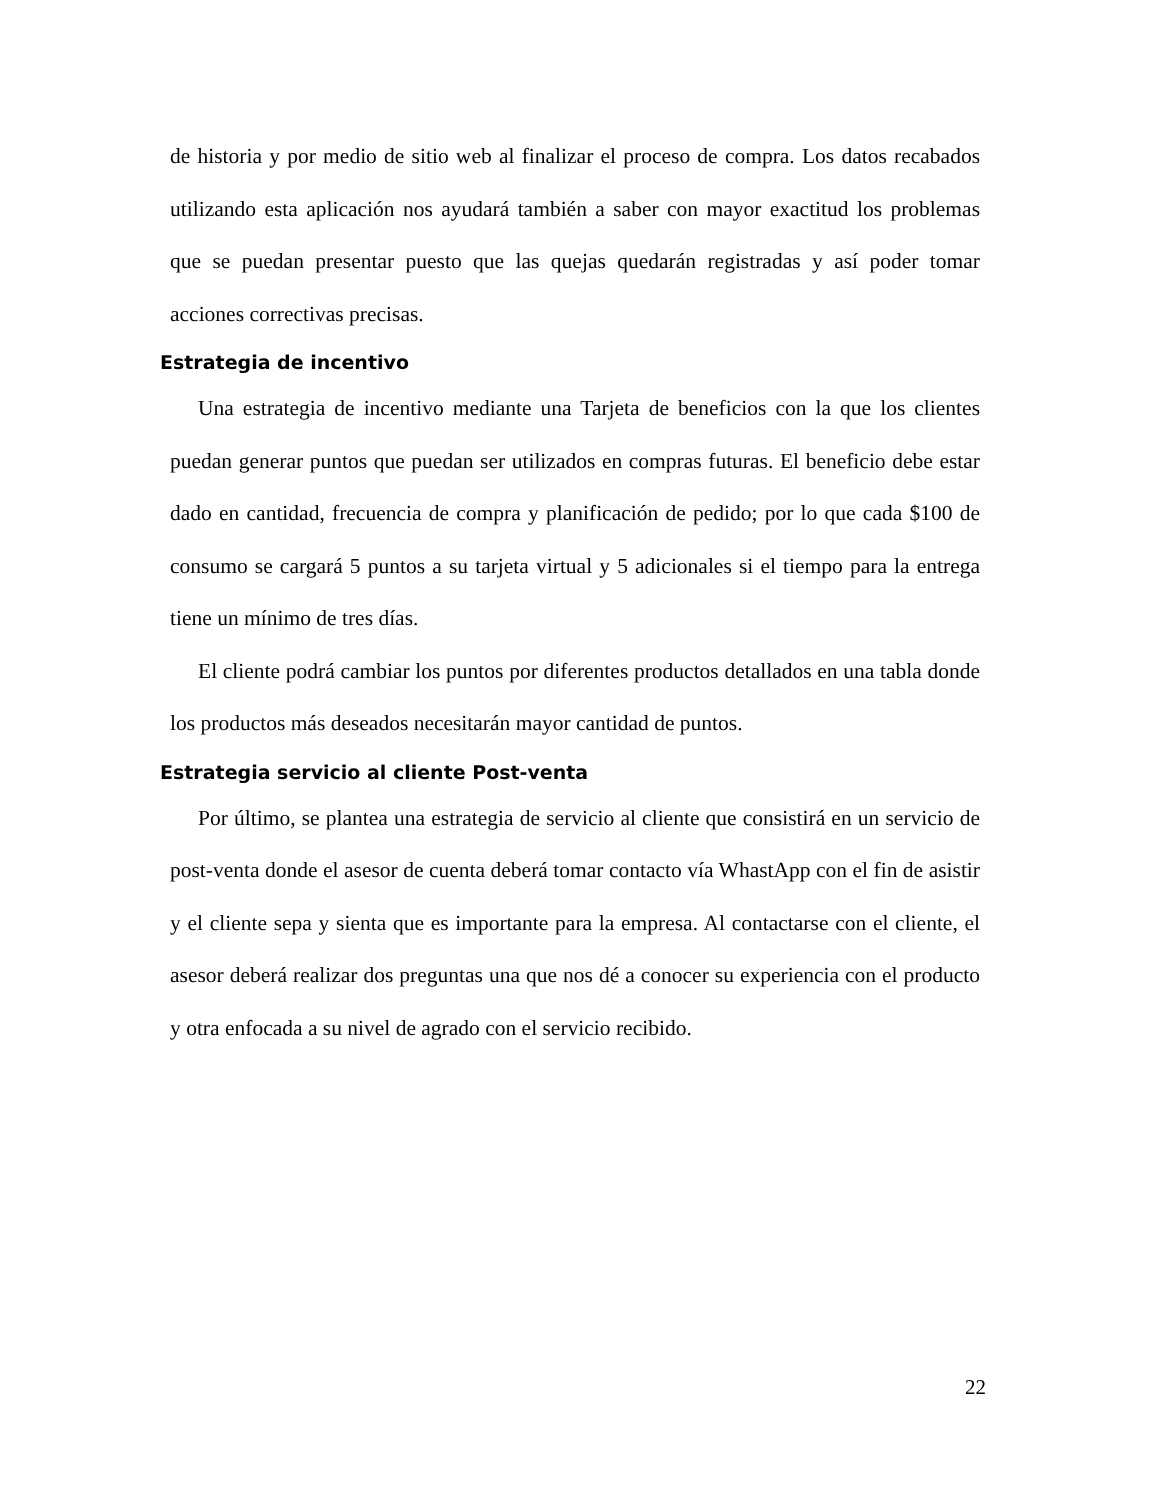de historia y por medio de sitio web al finalizar el proceso de compra. Los datos recabados utilizando esta aplicación nos ayudará también a saber con mayor exactitud los problemas que se puedan presentar puesto que las quejas quedarán registradas y así poder tomar acciones correctivas precisas.
Estrategia de incentivo
Una estrategia de incentivo mediante una Tarjeta de beneficios con la que los clientes puedan generar puntos que puedan ser utilizados en compras futuras. El beneficio debe estar dado en cantidad, frecuencia de compra y planificación de pedido; por lo que cada $100 de consumo se cargará 5 puntos a su tarjeta virtual y 5 adicionales si el tiempo para la entrega tiene un mínimo de tres días.
El cliente podrá cambiar los puntos por diferentes productos detallados en una tabla donde los productos más deseados necesitarán mayor cantidad de puntos.
Estrategia servicio al cliente Post-venta
Por último, se plantea una estrategia de servicio al cliente que consistirá en un servicio de post-venta donde el asesor de cuenta deberá tomar contacto vía WhastApp con el fin de asistir y el cliente sepa y sienta que es importante para la empresa. Al contactarse con el cliente, el asesor deberá realizar dos preguntas una que nos dé a conocer su experiencia con el producto y otra enfocada a su nivel de agrado con el servicio recibido.
22